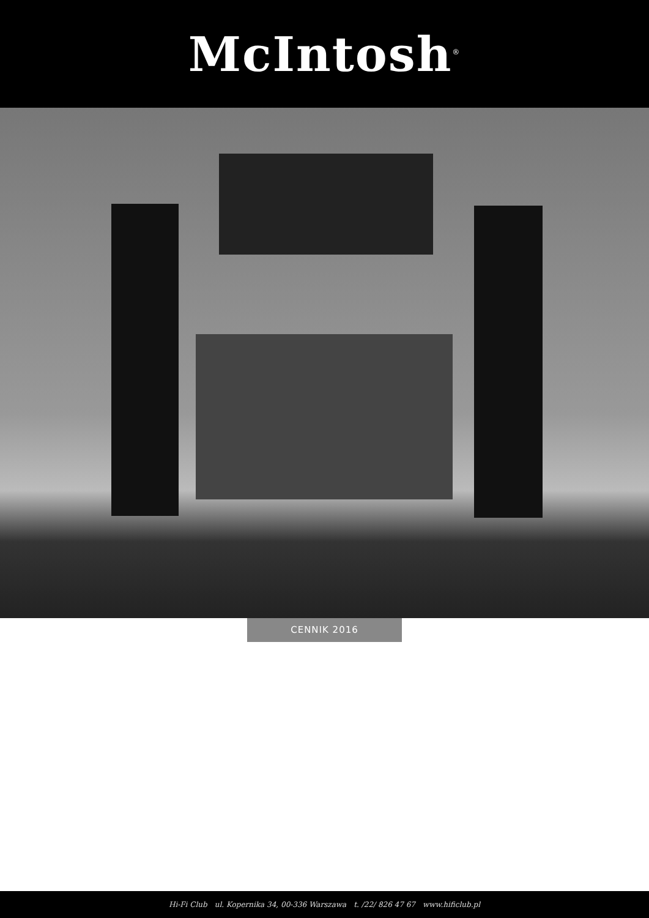McIntosh<sup>®</sup>
CENNIK 2016
Hi-Fi Club ul. Kopernika 34, 00-336 Warszawa t. /22/ 826 47 67 www.hificlub.pl